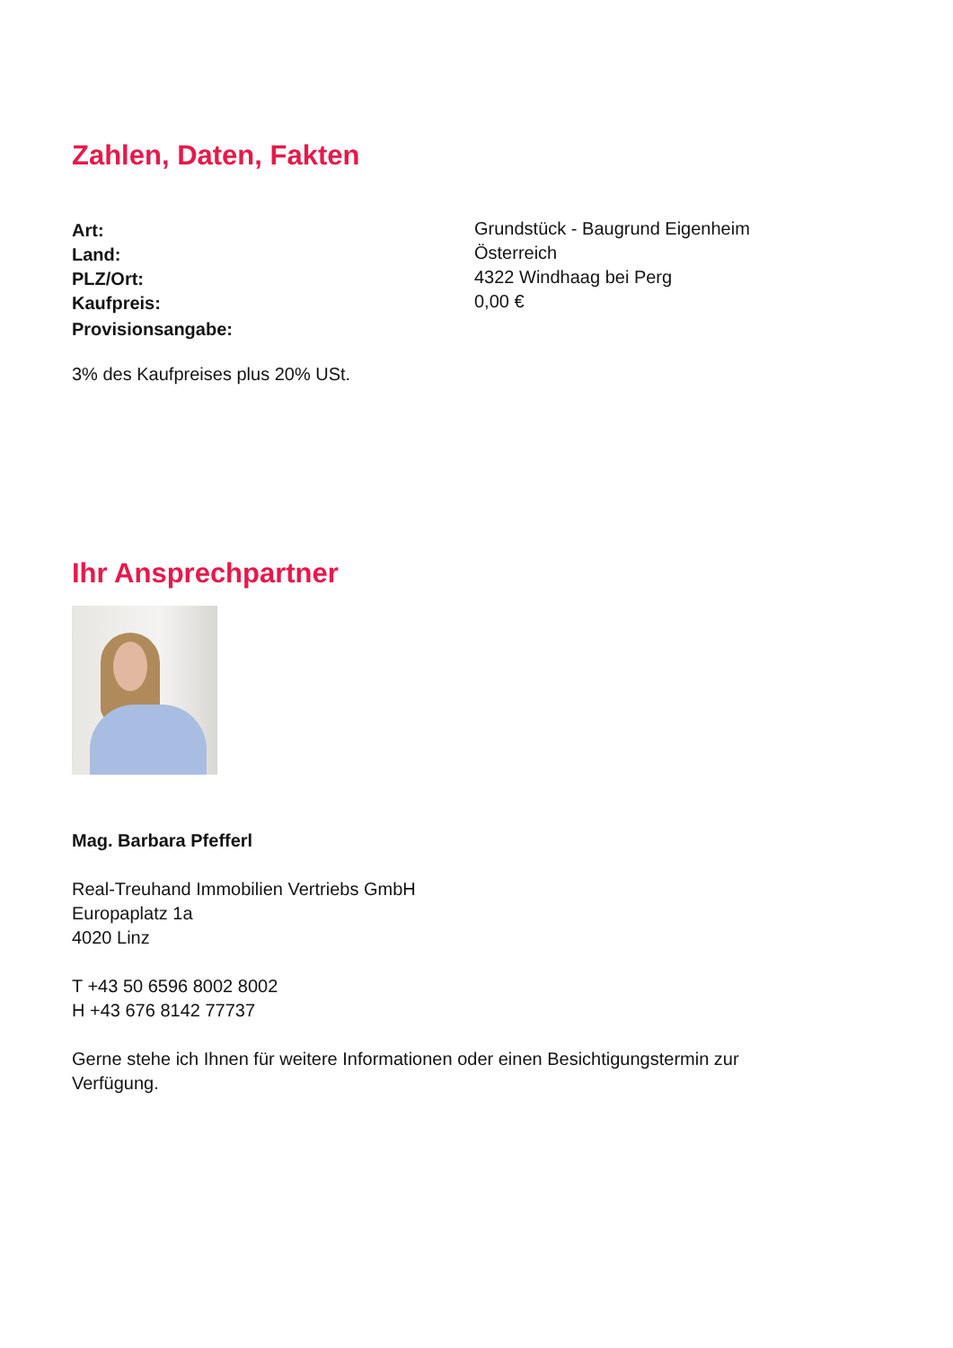Zahlen, Daten, Fakten
| Art: | Grundstück - Baugrund Eigenheim |
| Land: | Österreich |
| PLZ/Ort: | 4322 Windhaag bei Perg |
| Kaufpreis: | 0,00 € |
| Provisionsangabe: | |
3% des Kaufpreises plus 20% USt.
Ihr Ansprechpartner
Mag. Barbara Pfefferl
Real-Treuhand Immobilien Vertriebs GmbH
Europaplatz 1a
4020 Linz
T +43 50 6596 8002 8002
H +43 676 8142 77737
Gerne stehe ich Ihnen für weitere Informationen oder einen Besichtigungstermin zur
Verfügung.